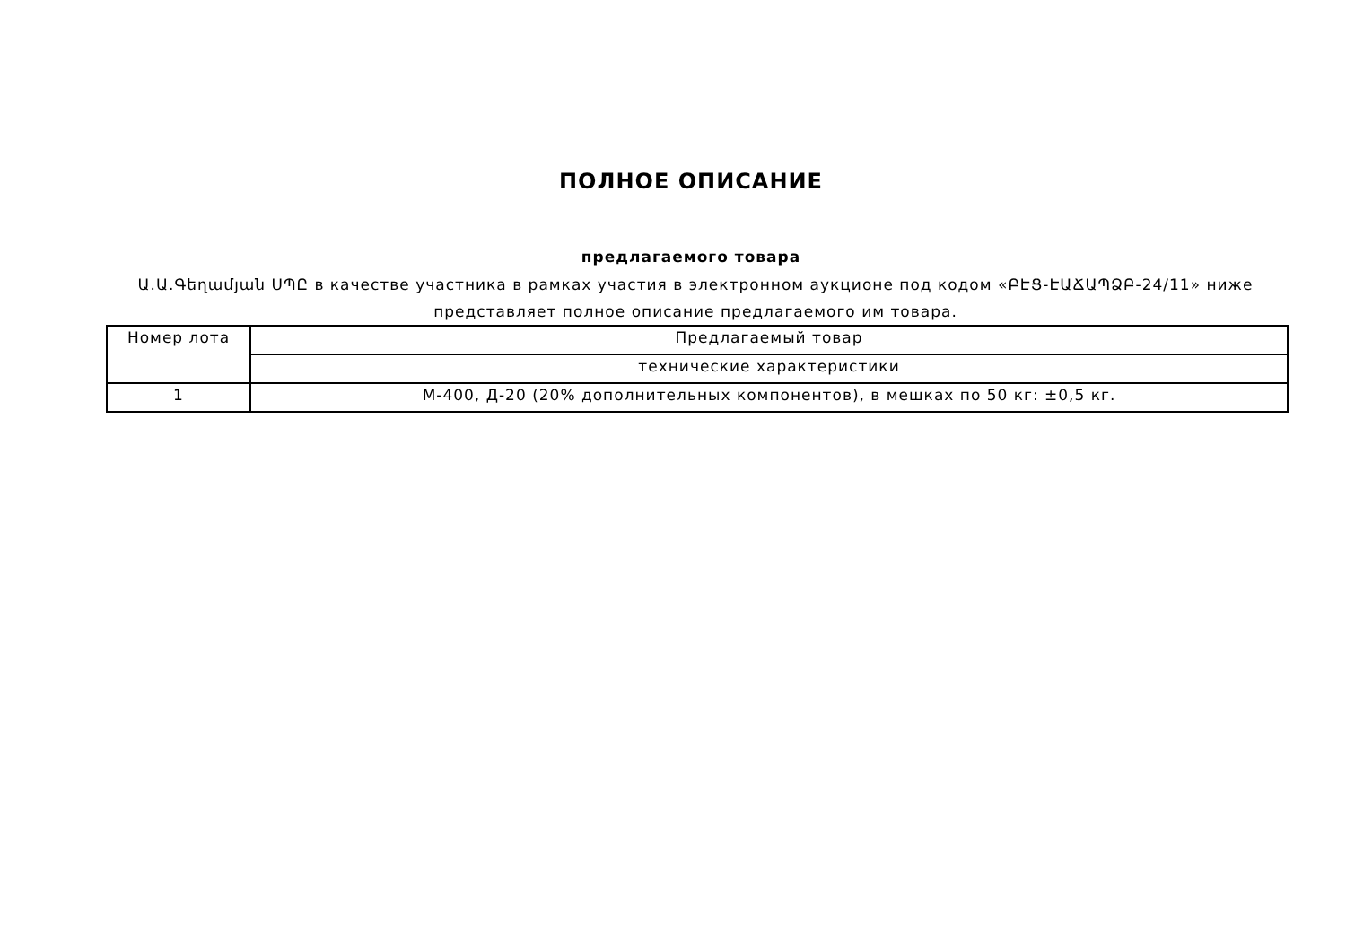ПОЛНОЕ ОПИСАНИЕ
предлагаемого товара
Ա.Ա.Գեղամյան ՍՊԸ в качестве участника в рамках участия в электронном аукционе под кодом «ԲԷՑ-ԷԱՃԱՊՁԲ-24/11» ниже представляет полное описание предлагаемого им товара.
| Номер лота | Предлагаемый товар |
| | технические характеристики |
| 1 | М-400, Д-20 (20% дополнительных компонентов), в мешках по 50 кг: ±0,5 кг. |